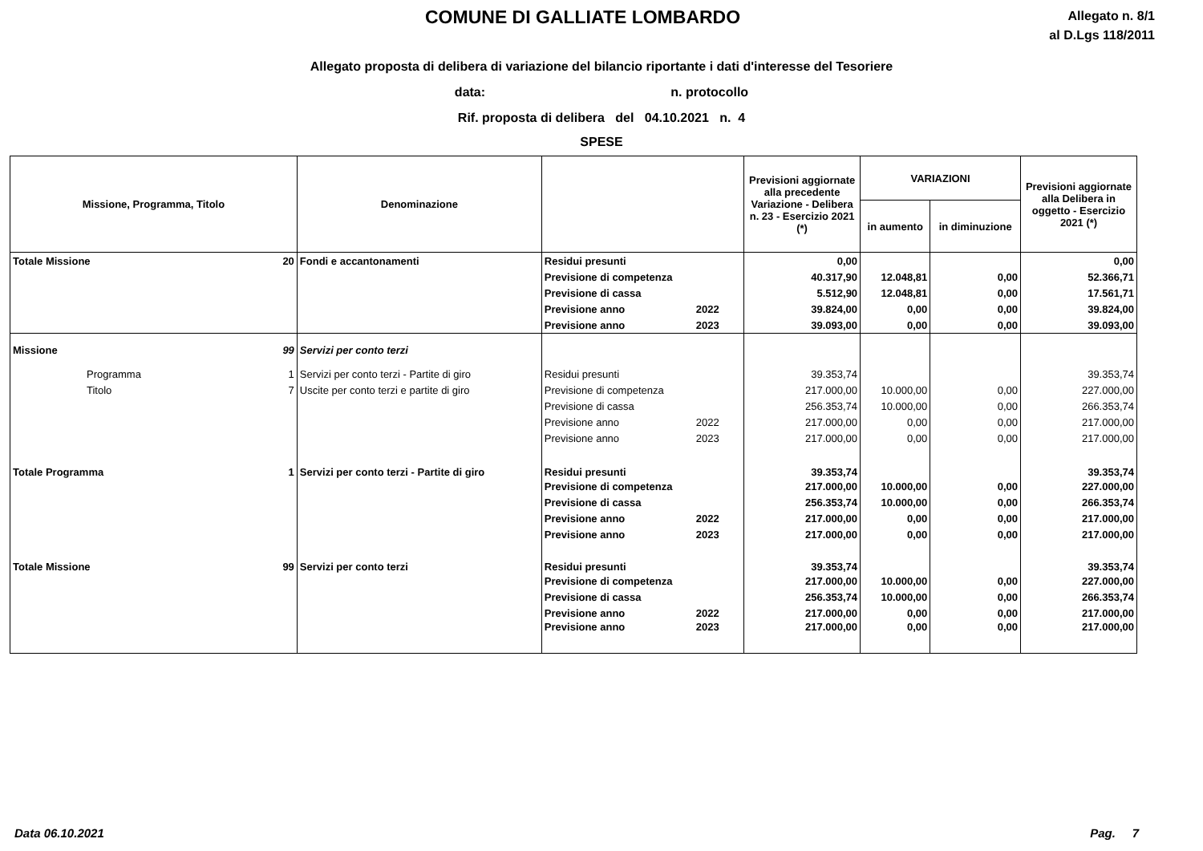COMUNE DI GALLIATE LOMBARDO
Allegato n. 8/1
al D.Lgs 118/2011
Allegato proposta di delibera di variazione del bilancio riportante i dati d'interesse del Tesoriere
data: n. protocollo
Rif. proposta di delibera del 04.10.2021 n. 4
SPESE
| Missione, Programma, Titolo | | Denominazione | | | Previsioni aggiornate alla precedente Variazione - Delibera n. 23 - Esercizio 2021 (*) | VARIAZIONI | | Previsioni aggiornate alla Delibera in oggetto - Esercizio 2021 (*) |
| --- | --- | --- | --- | --- | --- | --- | --- | --- |
| | | | | | | in aumento | in diminuzione | |
| Totale Missione | 20 | Fondi e accantonamenti | Residui presunti | | 0,00 | | | 0,00 |
| | | | Previsione di competenza | | 40.317,90 | 12.048,81 | 0,00 | 52.366,71 |
| | | | Previsione di cassa | | 5.512,90 | 12.048,81 | 0,00 | 17.561,71 |
| | | | Previsione anno | 2022 | 39.824,00 | 0,00 | 0,00 | 39.824,00 |
| | | | Previsione anno | 2023 | 39.093,00 | 0,00 | 0,00 | 39.093,00 |
| Missione | 99 | Servizi per conto terzi | | | | | | |
| Programma | 1 | Servizi per conto terzi - Partite di giro | Residui presunti | | 39.353,74 | | | 39.353,74 |
| Titolo | 7 | Uscite per conto terzi e partite di giro | Previsione di competenza | | 217.000,00 | 10.000,00 | 0,00 | 227.000,00 |
| | | | Previsione di cassa | | 256.353,74 | 10.000,00 | 0,00 | 266.353,74 |
| | | | Previsione anno | 2022 | 217.000,00 | 0,00 | 0,00 | 217.000,00 |
| | | | Previsione anno | 2023 | 217.000,00 | 0,00 | 0,00 | 217.000,00 |
| Totale Programma | 1 | Servizi per conto terzi - Partite di giro | Residui presunti | | 39.353,74 | | | 39.353,74 |
| | | | Previsione di competenza | | 217.000,00 | 10.000,00 | 0,00 | 227.000,00 |
| | | | Previsione di cassa | | 256.353,74 | 10.000,00 | 0,00 | 266.353,74 |
| | | | Previsione anno | 2022 | 217.000,00 | 0,00 | 0,00 | 217.000,00 |
| | | | Previsione anno | 2023 | 217.000,00 | 0,00 | 0,00 | 217.000,00 |
| Totale Missione | 99 | Servizi per conto terzi | Residui presunti | | 39.353,74 | | | 39.353,74 |
| | | | Previsione di competenza | | 217.000,00 | 10.000,00 | 0,00 | 227.000,00 |
| | | | Previsione di cassa | | 256.353,74 | 10.000,00 | 0,00 | 266.353,74 |
| | | | Previsione anno | 2022 | 217.000,00 | 0,00 | 0,00 | 217.000,00 |
| | | | Previsione anno | 2023 | 217.000,00 | 0,00 | 0,00 | 217.000,00 |
Data 06.10.2021 Pag. 7